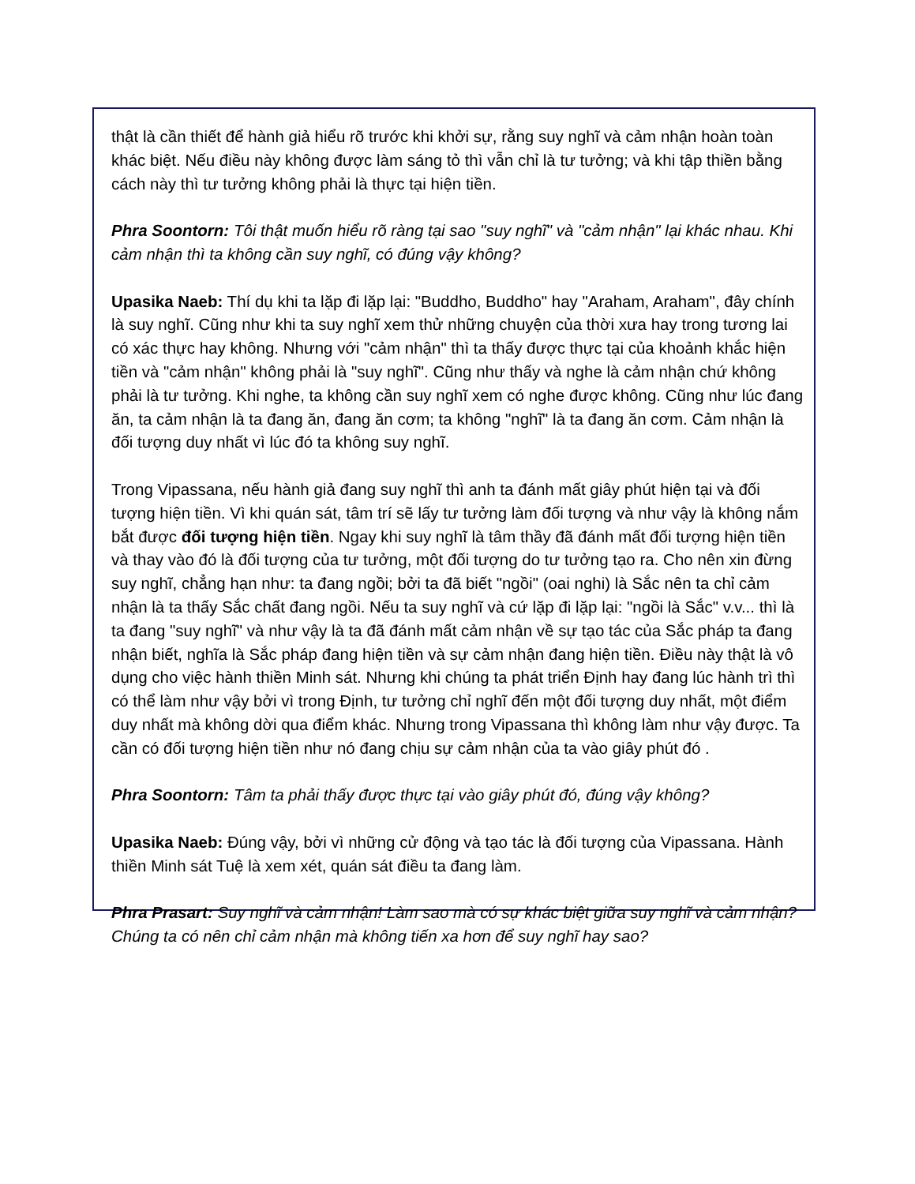thật là cần thiết để hành giả hiểu rõ trước khi khởi sự, rằng suy nghĩ và cảm nhận hoàn toàn khác biệt. Nếu điều này không được làm sáng tỏ thì vẫn chỉ là tư tưởng; và khi tập thiền bằng cách này thì tư tưởng không phải là thực tại hiện tiền.
Phra Soontorn: Tôi thật muốn hiểu rõ ràng tại sao "suy nghĩ" và "cảm nhận" lại khác nhau. Khi cảm nhận thì ta không cần suy nghĩ, có đúng vậy không?
Upasika Naeb: Thí dụ khi ta lặp đi lặp lại: "Buddho, Buddho" hay "Araham, Araham", đây chính là suy nghĩ. Cũng như khi ta suy nghĩ xem thử những chuyện của thời xưa hay trong tương lai có xác thực hay không. Nhưng với "cảm nhận" thì ta thấy được thực tại của khoảnh khắc hiện tiền và "cảm nhận" không phải là "suy nghĩ". Cũng như thấy và nghe là cảm nhận chứ không phải là tư tưởng. Khi nghe, ta không cần suy nghĩ xem có nghe được không. Cũng như lúc đang ăn, ta cảm nhận là ta đang ăn, đang ăn cơm; ta không "nghĩ" là ta đang ăn cơm. Cảm nhận là đối tượng duy nhất vì lúc đó ta không suy nghĩ.
Trong Vipassana, nếu hành giả đang suy nghĩ thì anh ta đánh mất giây phút hiện tại và đối tượng hiện tiền. Vì khi quán sát, tâm trí sẽ lấy tư tưởng làm đối tượng và như vậy là không nắm bắt được đối tượng hiện tiền. Ngay khi suy nghĩ là tâm thầy đã đánh mất đối tượng hiện tiền và thay vào đó là đối tượng của tư tưởng, một đối tượng do tư tưởng tạo ra. Cho nên xin đừng suy nghĩ, chẳng hạn như: ta đang ngồi; bởi ta đã biết "ngồi" (oai nghi) là Sắc nên ta chỉ cảm nhận là ta thấy Sắc chất đang ngồi. Nếu ta suy nghĩ và cứ lặp đi lặp lại: "ngồi là Sắc" v.v... thì là ta đang "suy nghĩ" và như vậy là ta đã đánh mất cảm nhận về sự tạo tác của Sắc pháp ta đang nhận biết, nghĩa là Sắc pháp đang hiện tiền và sự cảm nhận đang hiện tiền. Điều này thật là vô dụng cho việc hành thiền Minh sát. Nhưng khi chúng ta phát triển Định hay đang lúc hành trì thì có thể làm như vậy bởi vì trong Định, tư tưởng chỉ nghĩ đến một đối tượng duy nhất, một điểm duy nhất mà không dời qua điểm khác. Nhưng trong Vipassana thì không làm như vậy được. Ta cần có đối tượng hiện tiền như nó đang chịu sự cảm nhận của ta vào giây phút đó .
Phra Soontorn: Tâm ta phải thấy được thực tại vào giây phút đó, đúng vậy không?
Upasika Naeb: Đúng vậy, bởi vì những cử động và tạo tác là đối tượng của Vipassana. Hành thiền Minh sát Tuệ là xem xét, quán sát điều ta đang làm.
Phra Prasart: Suy nghĩ và cảm nhận! Làm sao mà có sự khác biệt giữa suy nghĩ và cảm nhận? Chúng ta có nên chỉ cảm nhận mà không tiến xa hơn để suy nghĩ hay sao?